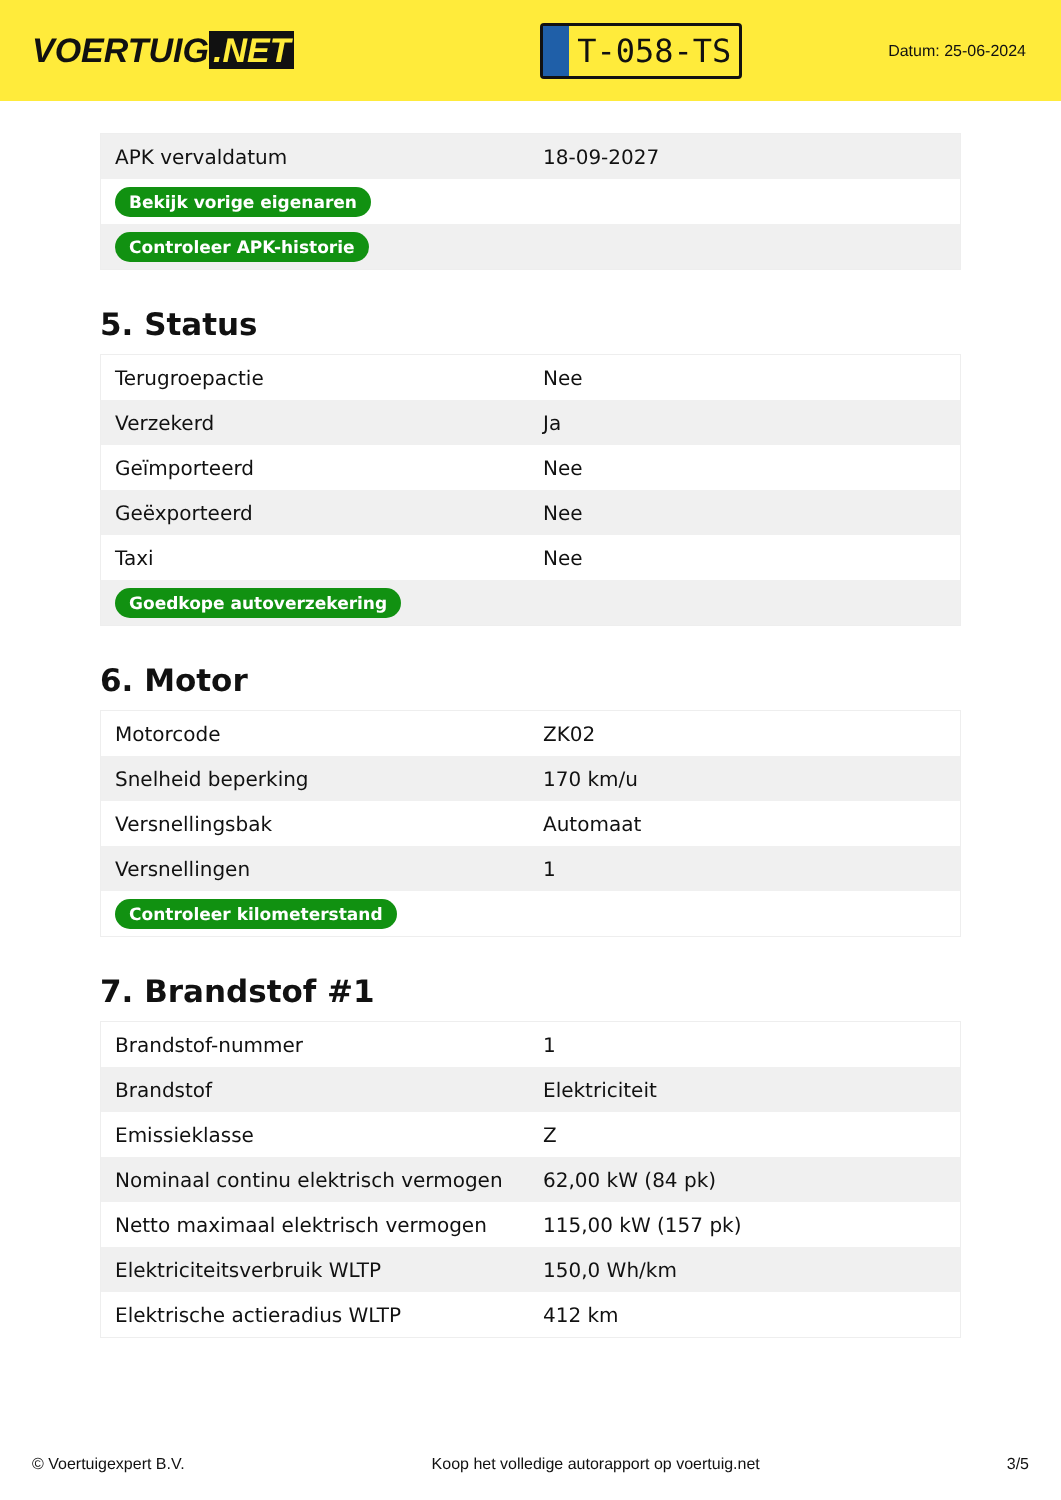VOERTUIG.NET
T-058-TS
Datum: 25-06-2024
| APK vervaldatum | 18-09-2027 |
| Bekijk vorige eigenaren | |
| Controleer APK-historie | |
5. Status
| Terugroepactie | Nee |
| Verzekerd | Ja |
| Geïmporteerd | Nee |
| Geëxporteerd | Nee |
| Taxi | Nee |
| Goedkope autoverzekering | |
6. Motor
| Motorcode | ZK02 |
| Snelheid beperking | 170 km/u |
| Versnellingsbak | Automaat |
| Versnellingen | 1 |
| Controleer kilometerstand | |
7. Brandstof #1
| Brandstof-nummer | 1 |
| Brandstof | Elektriciteit |
| Emissieklasse | Z |
| Nominaal continu elektrisch vermogen | 62,00 kW (84 pk) |
| Netto maximaal elektrisch vermogen | 115,00 kW (157 pk) |
| Elektriciteitsverbruik WLTP | 150,0 Wh/km |
| Elektrische actieradius WLTP | 412 km |
© Voertuigexpert B.V. Koop het volledige autorapport op voertuig.net 3/5